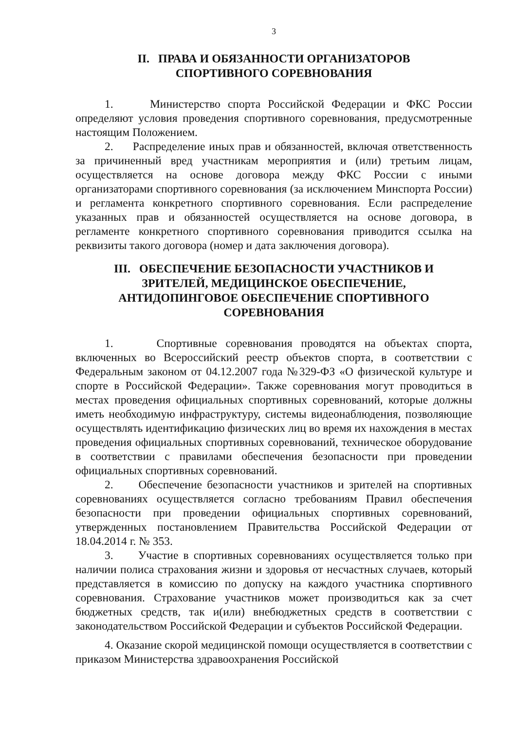3
II. ПРАВА И ОБЯЗАННОСТИ ОРГАНИЗАТОРОВ
СПОРТИВНОГО СОРЕВНОВАНИЯ
1. Министерство спорта Российской Федерации и ФКС России определяют условия проведения спортивного соревнования, предусмотренные настоящим Положением.
2. Распределение иных прав и обязанностей, включая ответственность за причиненный вред участникам мероприятия и (или) третьим лицам, осуществляется на основе договора между ФКС России с иными организаторами спортивного соревнования (за исключением Минспорта России) и регламента конкретного спортивного соревнования. Если распределение указанных прав и обязанностей осуществляется на основе договора, в регламенте конкретного спортивного соревнования приводится ссылка на реквизиты такого договора (номер и дата заключения договора).
III. ОБЕСПЕЧЕНИЕ БЕЗОПАСНОСТИ УЧАСТНИКОВ И
ЗРИТЕЛЕЙ, МЕДИЦИНСКОЕ ОБЕСПЕЧЕНИЕ,
АНТИДОПИНГОВОЕ ОБЕСПЕЧЕНИЕ СПОРТИВНОГО
СОРЕВНОВАНИЯ
1. Спортивные соревнования проводятся на объектах спорта, включенных во Всероссийский реестр объектов спорта, в соответствии с Федеральным законом от 04.12.2007 года №329-ФЗ «О физической культуре и спорте в Российской Федерации». Также соревнования могут проводиться в местах проведения официальных спортивных соревнований, которые должны иметь необходимую инфраструктуру, системы видеонаблюдения, позволяющие осуществлять идентификацию физических лиц во время их нахождения в местах проведения официальных спортивных соревнований, техническое оборудование в соответствии с правилами обеспечения безопасности при проведении официальных спортивных соревнований.
2. Обеспечение безопасности участников и зрителей на спортивных соревнованиях осуществляется согласно требованиям Правил обеспечения безопасности при проведении официальных спортивных соревнований, утвержденных постановлением Правительства Российской Федерации от 18.04.2014 г. № 353.
3. Участие в спортивных соревнованиях осуществляется только при наличии полиса страхования жизни и здоровья от несчастных случаев, который представляется в комиссию по допуску на каждого участника спортивного соревнования. Страхование участников может производиться как за счет бюджетных средств, так и(или) внебюджетных средств в соответствии с законодательством Российской Федерации и субъектов Российской Федерации.
4. Оказание скорой медицинской помощи осуществляется в соответствии с приказом Министерства здравоохранения Российской